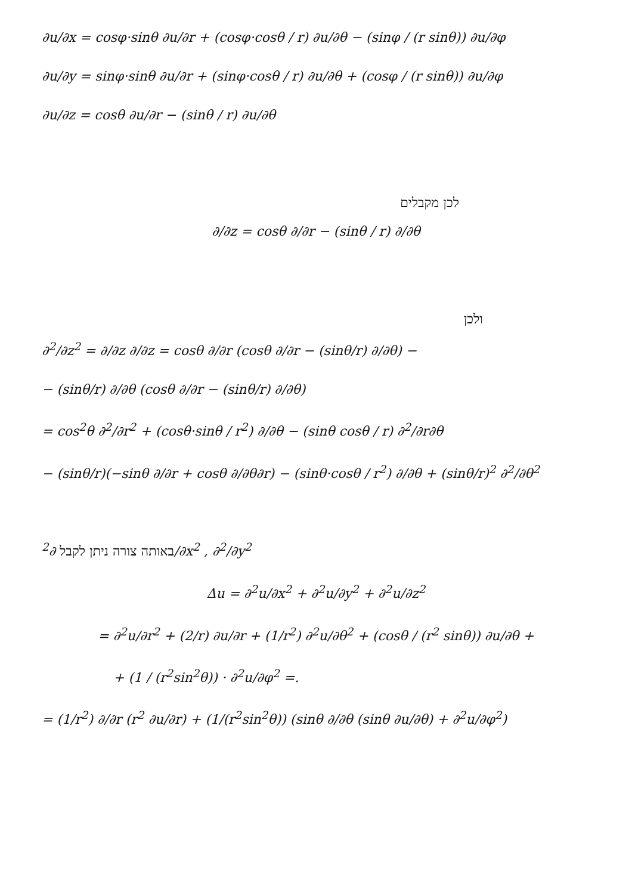∂u/∂x = cosφ·sinθ ∂u/∂r + (cosφ·cosθ / r) ∂u/∂θ − (sinφ / (r sinθ)) ∂u/∂φ
∂u/∂y = sinφ·sinθ ∂u/∂r + (sinφ·cosθ / r) ∂u/∂θ + (cosφ / (r sinθ)) ∂u/∂φ
∂u/∂z = cosθ ∂u/∂r − (sinθ / r) ∂u/∂θ
לכן מקבלים
∂/∂z = cosθ ∂/∂r − (sinθ / r) ∂/∂θ
ולכן
∂<sup>2</sup>/∂z<sup>2</sup> = ∂/∂z ∂/∂z = cosθ ∂/∂r (cosθ ∂/∂r − (sinθ/r) ∂/∂θ) −
− (sinθ/r) ∂/∂θ (cosθ ∂/∂r − (sinθ/r) ∂/∂θ)
= cos<sup>2</sup>θ ∂<sup>2</sup>/∂r<sup>2</sup> + (cosθ·sinθ / r<sup>2</sup>) ∂/∂θ − (sinθ cosθ / r) ∂<sup>2</sup>/∂r∂θ
− (sinθ/r)(−sinθ ∂/∂r + cosθ ∂/∂θ∂r) − (sinθ·cosθ / r<sup>2</sup>) ∂/∂θ + (sinθ/r)<sup>2</sup> ∂<sup>2</sup>/∂θ<sup>2</sup>
באותה צורה ניתן לקבל ∂<sup>2</sup>/∂x<sup>2</sup> , ∂<sup>2</sup>/∂y<sup>2</sup>
Δu = ∂<sup>2</sup>u/∂x<sup>2</sup> + ∂<sup>2</sup>u/∂y<sup>2</sup> + ∂<sup>2</sup>u/∂z<sup>2</sup>
= ∂<sup>2</sup>u/∂r<sup>2</sup> + (2/r) ∂u/∂r + (1/r<sup>2</sup>) ∂<sup>2</sup>u/∂θ<sup>2</sup> + (cosθ / (r<sup>2</sup> sinθ)) ∂u/∂θ +
+ (1 / (r<sup>2</sup>sin<sup>2</sup>θ)) · ∂<sup>2</sup>u/∂φ<sup>2</sup> =.
= (1/r<sup>2</sup>) ∂/∂r (r<sup>2</sup> ∂u/∂r) + (1/(r<sup>2</sup>sin<sup>2</sup>θ)) (sinθ ∂/∂θ (sinθ ∂u/∂θ) + ∂<sup>2</sup>u/∂φ<sup>2</sup>)